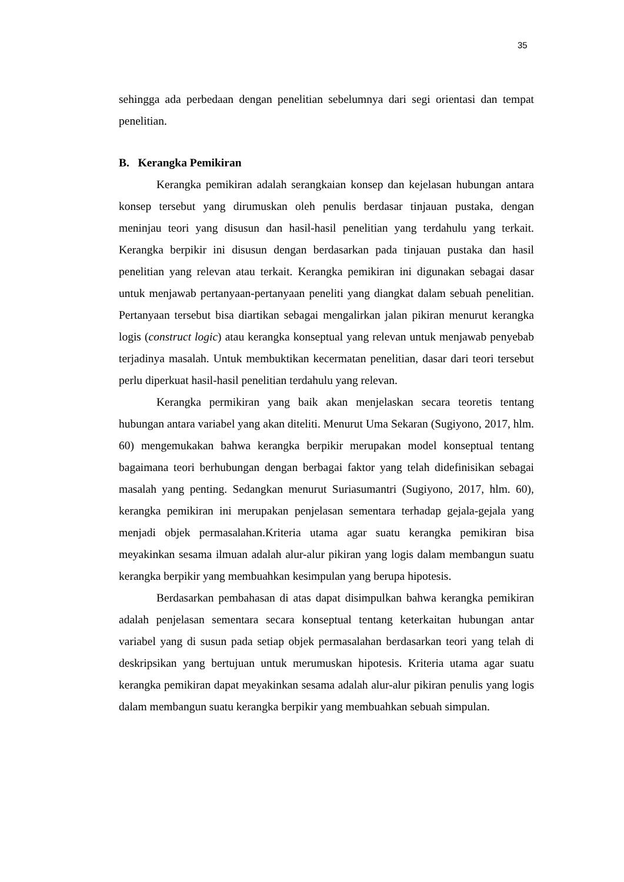35
sehingga ada perbedaan dengan penelitian sebelumnya dari segi orientasi dan tempat penelitian.
B. Kerangka Pemikiran
Kerangka pemikiran adalah serangkaian konsep dan kejelasan hubungan antara konsep tersebut yang dirumuskan oleh penulis berdasar tinjauan pustaka, dengan meninjau teori yang disusun dan hasil-hasil penelitian yang terdahulu yang terkait. Kerangka berpikir ini disusun dengan berdasarkan pada tinjauan pustaka dan hasil penelitian yang relevan atau terkait. Kerangka pemikiran ini digunakan sebagai dasar untuk menjawab pertanyaan-pertanyaan peneliti yang diangkat dalam sebuah penelitian. Pertanyaan tersebut bisa diartikan sebagai mengalirkan jalan pikiran menurut kerangka logis (construct logic) atau kerangka konseptual yang relevan untuk menjawab penyebab terjadinya masalah. Untuk membuktikan kecermatan penelitian, dasar dari teori tersebut perlu diperkuat hasil-hasil penelitian terdahulu yang relevan.
Kerangka permikiran yang baik akan menjelaskan secara teoretis tentang hubungan antara variabel yang akan diteliti. Menurut Uma Sekaran (Sugiyono, 2017, hlm. 60) mengemukakan bahwa kerangka berpikir merupakan model konseptual tentang bagaimana teori berhubungan dengan berbagai faktor yang telah didefinisikan sebagai masalah yang penting. Sedangkan menurut Suriasumantri (Sugiyono, 2017, hlm. 60), kerangka pemikiran ini merupakan penjelasan sementara terhadap gejala-gejala yang menjadi objek permasalahan.Kriteria utama agar suatu kerangka pemikiran bisa meyakinkan sesama ilmuan adalah alur-alur pikiran yang logis dalam membangun suatu kerangka berpikir yang membuahkan kesimpulan yang berupa hipotesis.
Berdasarkan pembahasan di atas dapat disimpulkan bahwa kerangka pemikiran adalah penjelasan sementara secara konseptual tentang keterkaitan hubungan antar variabel yang di susun pada setiap objek permasalahan berdasarkan teori yang telah di deskripsikan yang bertujuan untuk merumuskan hipotesis. Kriteria utama agar suatu kerangka pemikiran dapat meyakinkan sesama adalah alur-alur pikiran penulis yang logis dalam membangun suatu kerangka berpikir yang membuahkan sebuah simpulan.